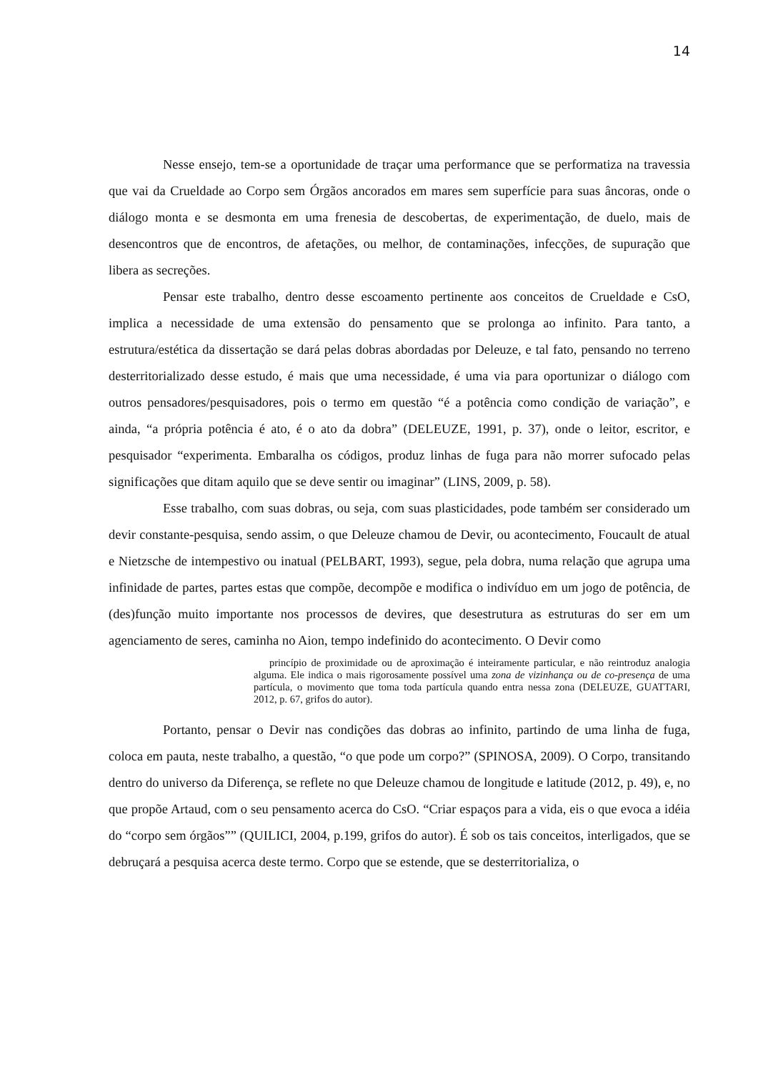14
Nesse ensejo, tem-se a oportunidade de traçar uma performance que se performatiza na travessia que vai da Crueldade ao Corpo sem Órgãos ancorados em mares sem superfície para suas âncoras, onde o diálogo monta e se desmonta em uma frenesia de descobertas, de experimentação, de duelo, mais de desencontros que de encontros, de afetações, ou melhor, de contaminações, infecções, de supuração que libera as secreções.
Pensar este trabalho, dentro desse escoamento pertinente aos conceitos de Crueldade e CsO, implica a necessidade de uma extensão do pensamento que se prolonga ao infinito. Para tanto, a estrutura/estética da dissertação se dará pelas dobras abordadas por Deleuze, e tal fato, pensando no terreno desterritorializado desse estudo, é mais que uma necessidade, é uma via para oportunizar o diálogo com outros pensadores/pesquisadores, pois o termo em questão “é a potência como condição de variação”, e ainda, “a própria potência é ato, é o ato da dobra” (DELEUZE, 1991, p. 37), onde o leitor, escritor, e pesquisador “experimenta. Embaralha os códigos, produz linhas de fuga para não morrer sufocado pelas significações que ditam aquilo que se deve sentir ou imaginar” (LINS, 2009, p. 58).
Esse trabalho, com suas dobras, ou seja, com suas plasticidades, pode também ser considerado um devir constante-pesquisa, sendo assim, o que Deleuze chamou de Devir, ou acontecimento, Foucault de atual e Nietzsche de intempestivo ou inatual (PELBART, 1993), segue, pela dobra, numa relação que agrupa uma infinidade de partes, partes estas que compõe, decompõe e modifica o indivíduo em um jogo de potência, de (des)função muito importante nos processos de devires, que desestrutura as estruturas do ser em um agenciamento de seres, caminha no Aion, tempo indefinido do acontecimento. O Devir como
princípio de proximidade ou de aproximação é inteiramente particular, e não reintroduz analogia alguma. Ele indica o mais rigorosamente possível uma zona de vizinhança ou de co-presença de uma partícula, o movimento que toma toda partícula quando entra nessa zona (DELEUZE, GUATTARI, 2012, p. 67, grifos do autor).
Portanto, pensar o Devir nas condições das dobras ao infinito, partindo de uma linha de fuga, coloca em pauta, neste trabalho, a questão, “o que pode um corpo?” (SPINOSA, 2009). O Corpo, transitando dentro do universo da Diferença, se reflete no que Deleuze chamou de longitude e latitude (2012, p. 49), e, no que propõe Artaud, com o seu pensamento acerca do CsO. “Criar espaços para a vida, eis o que evoca a idéia do “corpo sem órgãos”” (QUILICI, 2004, p.199, grifos do autor). É sob os tais conceitos, interligados, que se debruçará a pesquisa acerca deste termo. Corpo que se estende, que se desterritorializa, o